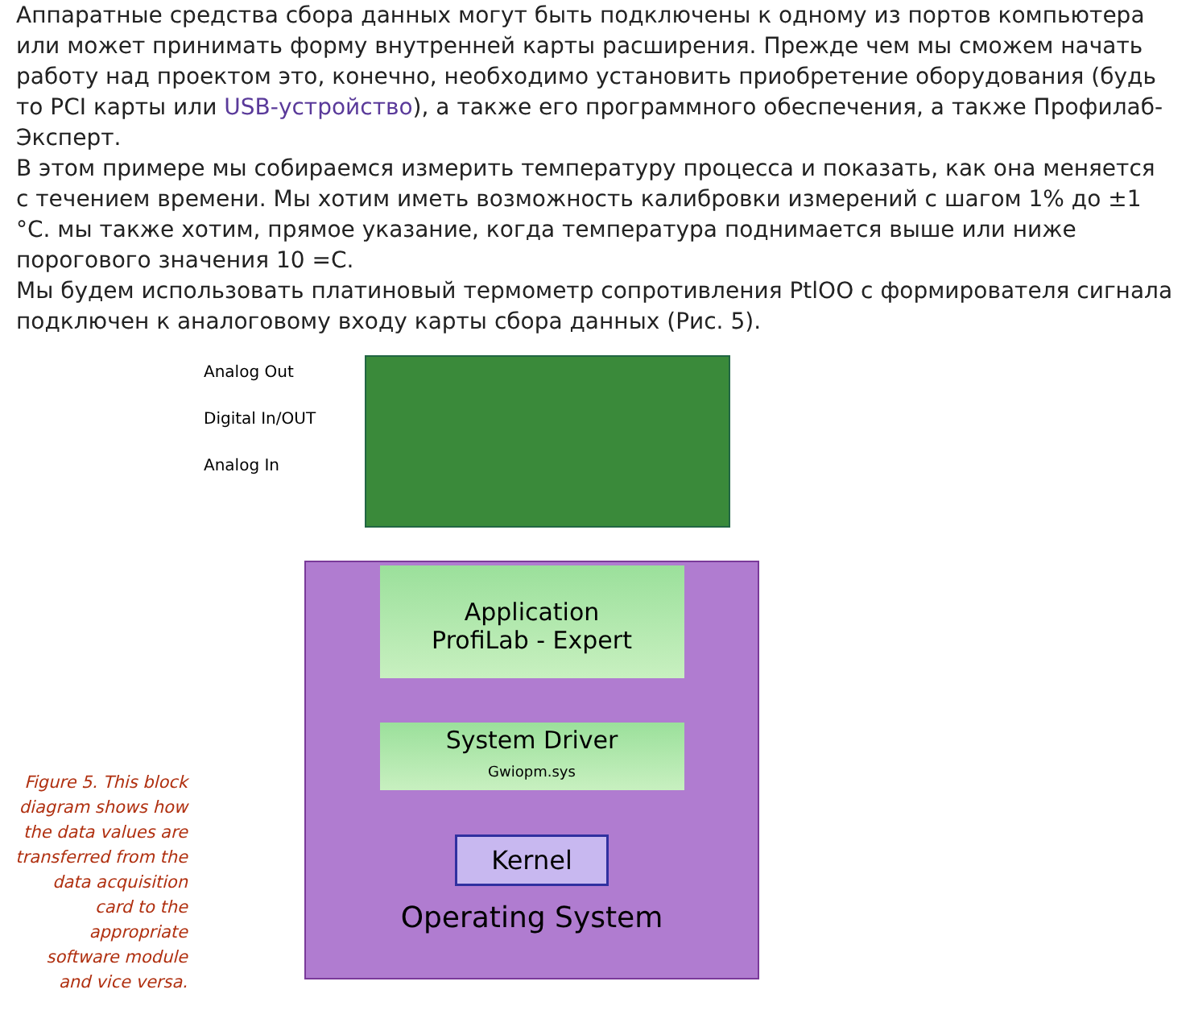Аппаратные средства сбора данных могут быть подключены к одному из портов компьютера или может принимать форму внутренней карты расширения. Прежде чем мы сможем начать работу над проектом это, конечно, необходимо установить приобретение оборудования (будь то PCI карты или USB-устройство), а также его программного обеспечения, а также Профилаб-Эксперт.
В этом примере мы собираемся измерить температуру процесса и показать, как она меняется с течением времени. Мы хотим иметь возможность калибровки измерений с шагом 1% до ±1 °С. мы также хотим, прямое указание, когда температура поднимается выше или ниже порогового значения 10 =С.
Мы будем использовать платиновый термометр сопротивления PtlOO с формирователя сигнала подключен к аналоговому входу карты сбора данных (Рис. 5).
Figure 5. This block diagram shows how the data values are transferred from the data acquisition card to the appropriate software module and vice versa.
Analog Out
Digital In/OUT
Analog In
Application
ProfiLab - Expert
System Driver
Gwiopm.sys
Kernel
Operating System